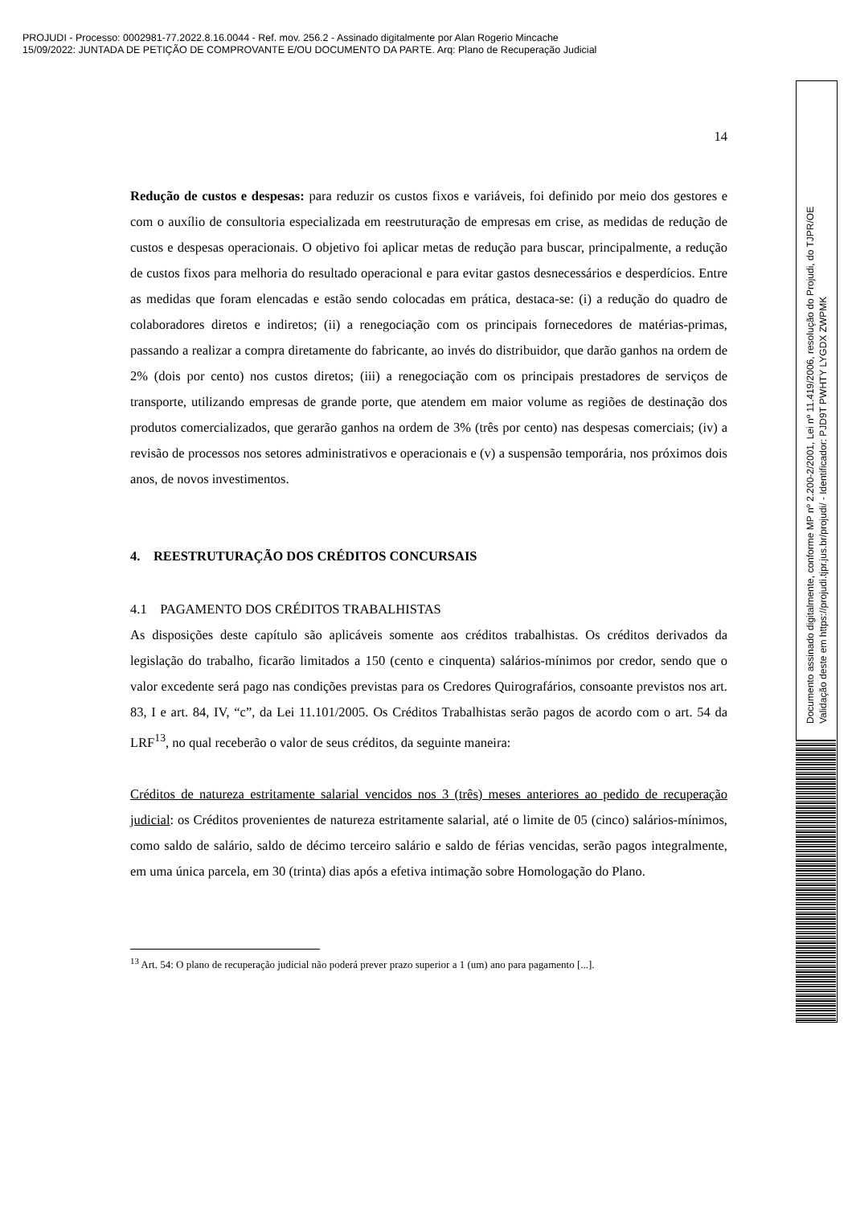PROJUDI - Processo: 0002981-77.2022.8.16.0044 - Ref. mov. 256.2 - Assinado digitalmente por Alan Rogerio Mincache
15/09/2022: JUNTADA DE PETIÇÃO DE COMPROVANTE E/OU DOCUMENTO DA PARTE. Arq: Plano de Recuperação Judicial
14
Redução de custos e despesas: para reduzir os custos fixos e variáveis, foi definido por meio dos gestores e com o auxílio de consultoria especializada em reestruturação de empresas em crise, as medidas de redução de custos e despesas operacionais. O objetivo foi aplicar metas de redução para buscar, principalmente, a redução de custos fixos para melhoria do resultado operacional e para evitar gastos desnecessários e desperdícios. Entre as medidas que foram elencadas e estão sendo colocadas em prática, destaca-se: (i) a redução do quadro de colaboradores diretos e indiretos; (ii) a renegociação com os principais fornecedores de matérias-primas, passando a realizar a compra diretamente do fabricante, ao invés do distribuidor, que darão ganhos na ordem de 2% (dois por cento) nos custos diretos; (iii) a renegociação com os principais prestadores de serviços de transporte, utilizando empresas de grande porte, que atendem em maior volume as regiões de destinação dos produtos comercializados, que gerarão ganhos na ordem de 3% (três por cento) nas despesas comerciais; (iv) a revisão de processos nos setores administrativos e operacionais e (v) a suspensão temporária, nos próximos dois anos, de novos investimentos.
4. REESTRUTURAÇÃO DOS CRÉDITOS CONCURSAIS
4.1 PAGAMENTO DOS CRÉDITOS TRABALHISTAS
As disposições deste capítulo são aplicáveis somente aos créditos trabalhistas. Os créditos derivados da legislação do trabalho, ficarão limitados a 150 (cento e cinquenta) salários-mínimos por credor, sendo que o valor excedente será pago nas condições previstas para os Credores Quirografários, consoante previstos nos art. 83, I e art. 84, IV, “c”, da Lei 11.101/2005. Os Créditos Trabalhistas serão pagos de acordo com o art. 54 da LRF<sup>13</sup>, no qual receberão o valor de seus créditos, da seguinte maneira:
Créditos de natureza estritamente salarial vencidos nos 3 (três) meses anteriores ao pedido de recuperação judicial: os Créditos provenientes de natureza estritamente salarial, até o limite de 05 (cinco) salários-mínimos, como saldo de salário, saldo de décimo terceiro salário e saldo de férias vencidas, serão pagos integralmente, em uma única parcela, em 30 (trinta) dias após a efetiva intimação sobre Homologação do Plano.
<sup>13</sup> Art. 54: O plano de recuperação judicial não poderá prever prazo superior a 1 (um) ano para pagamento [...].
Documento assinado digitalmente, conforme MP nº 2.200-2/2001, Lei nº 11.419/2006, resolução do Projudi, do TJPR/OE
Validação deste em https://projudi.tjpr.jus.br/projudi/ - Identificador: PJD9T PWHTY LYGDX ZWPMK